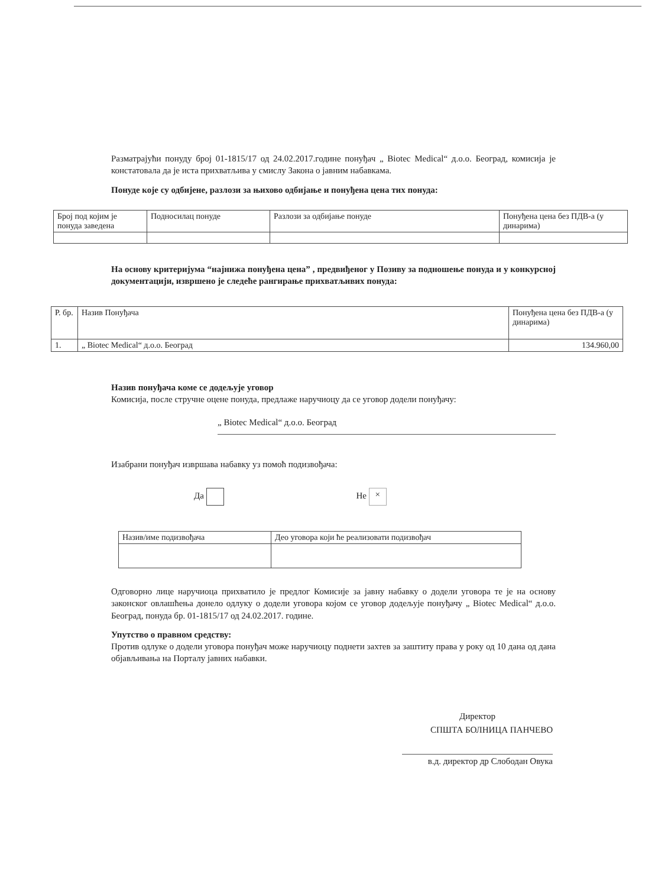Разматрајући понуду број 01-1815/17 од 24.02.2017.године понуђач „ Biotec Medical“ д.о.о. Београд, комисија је констатовала да је иста прихватљива у смислу Закона о јавним набавкама.
Понуде које су одбијене, разлози за њихово одбијање и понуђена цена тих понуда:
| Број под којим је понуда заведена | Подносилац понуде | Разлози за одбијање понуде | Понуђена цена без ПДВ-а (у динарима) |
| --- | --- | --- | --- |
На основу критеријума “најнижа понуђена цена” , предвиђеног у Позиву за подношење понуда и у конкурсној документацији, извршено је следеће рангирање прихватљивих понуда:
| Р. бр. | Назив Понуђача | Понуђена цена без ПДВ-а (у динарима) |
| --- | --- | --- |
| 1. | „ Biotec Medical“ д.о.о. Београд | 134.960,00 |
Назив понуђача коме се додељује уговор
Комисија, после стручне оцене понуда, предлаже наручиоцу да се уговор додели понуђачу:
„ Biotec Medical“ д.о.о. Београд
Изабрани понуђач извршава набавку уз помоћ подизвођача:
Да Не ×
| Назив/име подизвођача | Део уговора који ће реализовати подизвођач |
| --- | --- |
Одговорно лице наручиоца прихватило је предлог Комисије за јавну набавку о додели уговора те је на основу законског овлашћења донело одлуку о додели уговора којом се уговор додељује понуђачу „ Biotec Medical“ д.о.о. Београд, понуда бр. 01-1815/17 од 24.02.2017. године.
Упутство о правном средству:
Против одлуке о додели уговора понуђач може наручиоцу поднети захтев за заштиту права у року од 10 дана од дана објављивања на Порталу јавних набавки.
Директор
СПШТА БОЛНИЦА ПАНЧЕВО
в.д. директор др Слободан Овука